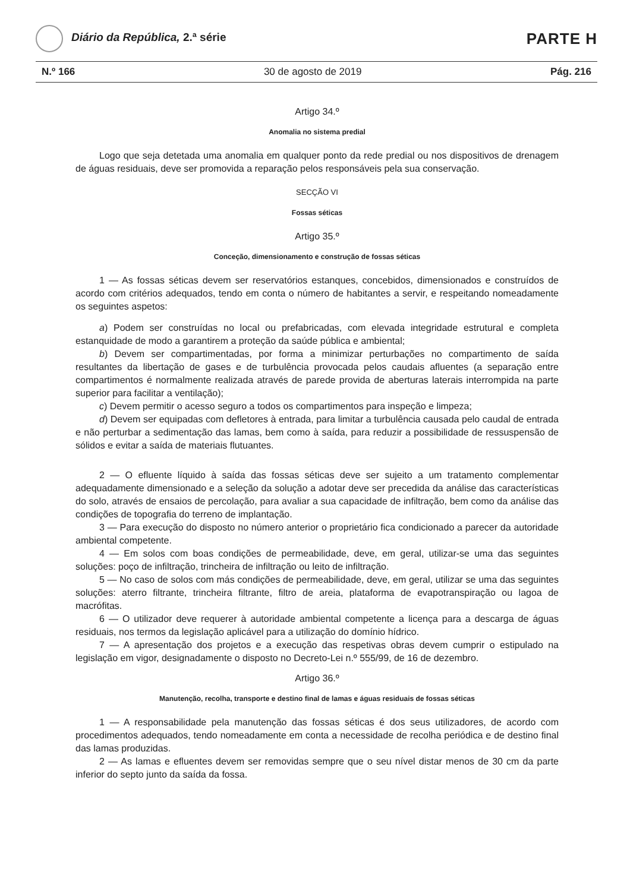Diário da República, 2.ª série
PARTE H
N.º 166 30 de agosto de 2019 Pág. 216
Artigo 34.º
Anomalia no sistema predial
Logo que seja detetada uma anomalia em qualquer ponto da rede predial ou nos dispositivos de drenagem de águas residuais, deve ser promovida a reparação pelos responsáveis pela sua conservação.
SECÇÃO VI
Fossas séticas
Artigo 35.º
Conceção, dimensionamento e construção de fossas séticas
1 — As fossas séticas devem ser reservatórios estanques, concebidos, dimensionados e construídos de acordo com critérios adequados, tendo em conta o número de habitantes a servir, e respeitando nomeadamente os seguintes aspetos:
a) Podem ser construídas no local ou prefabricadas, com elevada integridade estrutural e completa estanquidade de modo a garantirem a proteção da saúde pública e ambiental;
b) Devem ser compartimentadas, por forma a minimizar perturbações no compartimento de saída resultantes da libertação de gases e de turbulência provocada pelos caudais afluentes (a separação entre compartimentos é normalmente realizada através de parede provida de aberturas laterais interrompida na parte superior para facilitar a ventilação);
c) Devem permitir o acesso seguro a todos os compartimentos para inspeção e limpeza;
d) Devem ser equipadas com defletores à entrada, para limitar a turbulência causada pelo caudal de entrada e não perturbar a sedimentação das lamas, bem como à saída, para reduzir a possibilidade de ressuspensão de sólidos e evitar a saída de materiais flutuantes.
2 — O efluente líquido à saída das fossas séticas deve ser sujeito a um tratamento complementar adequadamente dimensionado e a seleção da solução a adotar deve ser precedida da análise das características do solo, através de ensaios de percolação, para avaliar a sua capacidade de infiltração, bem como da análise das condições de topografia do terreno de implantação.
3 — Para execução do disposto no número anterior o proprietário fica condicionado a parecer da autoridade ambiental competente.
4 — Em solos com boas condições de permeabilidade, deve, em geral, utilizar-se uma das seguintes soluções: poço de infiltração, trincheira de infiltração ou leito de infiltração.
5 — No caso de solos com más condições de permeabilidade, deve, em geral, utilizar se uma das seguintes soluções: aterro filtrante, trincheira filtrante, filtro de areia, plataforma de evapotranspiração ou lagoa de macrófitas.
6 — O utilizador deve requerer à autoridade ambiental competente a licença para a descarga de águas residuais, nos termos da legislação aplicável para a utilização do domínio hídrico.
7 — A apresentação dos projetos e a execução das respetivas obras devem cumprir o estipulado na legislação em vigor, designadamente o disposto no Decreto-Lei n.º 555/99, de 16 de dezembro.
Artigo 36.º
Manutenção, recolha, transporte e destino final de lamas e águas residuais de fossas séticas
1 — A responsabilidade pela manutenção das fossas séticas é dos seus utilizadores, de acordo com procedimentos adequados, tendo nomeadamente em conta a necessidade de recolha periódica e de destino final das lamas produzidas.
2 — As lamas e efluentes devem ser removidas sempre que o seu nível distar menos de 30 cm da parte inferior do septo junto da saída da fossa.